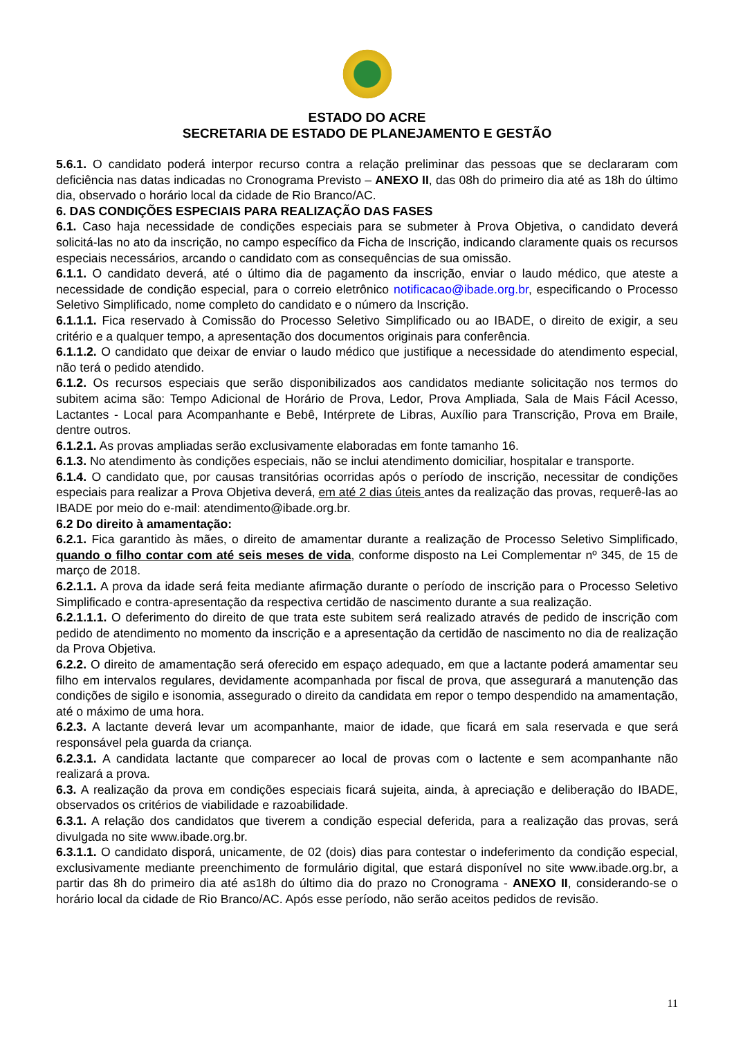ESTADO DO ACRE
SECRETARIA DE ESTADO DE PLANEJAMENTO E GESTÃO
5.6.1. O candidato poderá interpor recurso contra a relação preliminar das pessoas que se declararam com deficiência nas datas indicadas no Cronograma Previsto – ANEXO II, das 08h do primeiro dia até as 18h do último dia, observado o horário local da cidade de Rio Branco/AC.
6. DAS CONDIÇÕES ESPECIAIS PARA REALIZAÇÃO DAS FASES
6.1. Caso haja necessidade de condições especiais para se submeter à Prova Objetiva, o candidato deverá solicitá-las no ato da inscrição, no campo específico da Ficha de Inscrição, indicando claramente quais os recursos especiais necessários, arcando o candidato com as consequências de sua omissão.
6.1.1. O candidato deverá, até o último dia de pagamento da inscrição, enviar o laudo médico, que ateste a necessidade de condição especial, para o correio eletrônico notificacao@ibade.org.br, especificando o Processo Seletivo Simplificado, nome completo do candidato e o número da Inscrição.
6.1.1.1. Fica reservado à Comissão do Processo Seletivo Simplificado ou ao IBADE, o direito de exigir, a seu critério e a qualquer tempo, a apresentação dos documentos originais para conferência.
6.1.1.2. O candidato que deixar de enviar o laudo médico que justifique a necessidade do atendimento especial, não terá o pedido atendido.
6.1.2. Os recursos especiais que serão disponibilizados aos candidatos mediante solicitação nos termos do subitem acima são: Tempo Adicional de Horário de Prova, Ledor, Prova Ampliada, Sala de Mais Fácil Acesso, Lactantes - Local para Acompanhante e Bebê, Intérprete de Libras, Auxílio para Transcrição, Prova em Braile, dentre outros.
6.1.2.1. As provas ampliadas serão exclusivamente elaboradas em fonte tamanho 16.
6.1.3. No atendimento às condições especiais, não se inclui atendimento domiciliar, hospitalar e transporte.
6.1.4. O candidato que, por causas transitórias ocorridas após o período de inscrição, necessitar de condições especiais para realizar a Prova Objetiva deverá, em até 2 dias úteis antes da realização das provas, requerê-las ao IBADE por meio do e-mail: atendimento@ibade.org.br.
6.2 Do direito à amamentação:
6.2.1. Fica garantido às mães, o direito de amamentar durante a realização de Processo Seletivo Simplificado, quando o filho contar com até seis meses de vida, conforme disposto na Lei Complementar nº 345, de 15 de março de 2018.
6.2.1.1. A prova da idade será feita mediante afirmação durante o período de inscrição para o Processo Seletivo Simplificado e contra-apresentação da respectiva certidão de nascimento durante a sua realização.
6.2.1.1.1. O deferimento do direito de que trata este subitem será realizado através de pedido de inscrição com pedido de atendimento no momento da inscrição e a apresentação da certidão de nascimento no dia de realização da Prova Objetiva.
6.2.2. O direito de amamentação será oferecido em espaço adequado, em que a lactante poderá amamentar seu filho em intervalos regulares, devidamente acompanhada por fiscal de prova, que assegurará a manutenção das condições de sigilo e isonomia, assegurado o direito da candidata em repor o tempo despendido na amamentação, até o máximo de uma hora.
6.2.3. A lactante deverá levar um acompanhante, maior de idade, que ficará em sala reservada e que será responsável pela guarda da criança.
6.2.3.1. A candidata lactante que comparecer ao local de provas com o lactente e sem acompanhante não realizará a prova.
6.3. A realização da prova em condições especiais ficará sujeita, ainda, à apreciação e deliberação do IBADE, observados os critérios de viabilidade e razoabilidade.
6.3.1. A relação dos candidatos que tiverem a condição especial deferida, para a realização das provas, será divulgada no site www.ibade.org.br.
6.3.1.1. O candidato disporá, unicamente, de 02 (dois) dias para contestar o indeferimento da condição especial, exclusivamente mediante preenchimento de formulário digital, que estará disponível no site www.ibade.org.br, a partir das 8h do primeiro dia até as18h do último dia do prazo no Cronograma - ANEXO II, considerando-se o horário local da cidade de Rio Branco/AC. Após esse período, não serão aceitos pedidos de revisão.
11